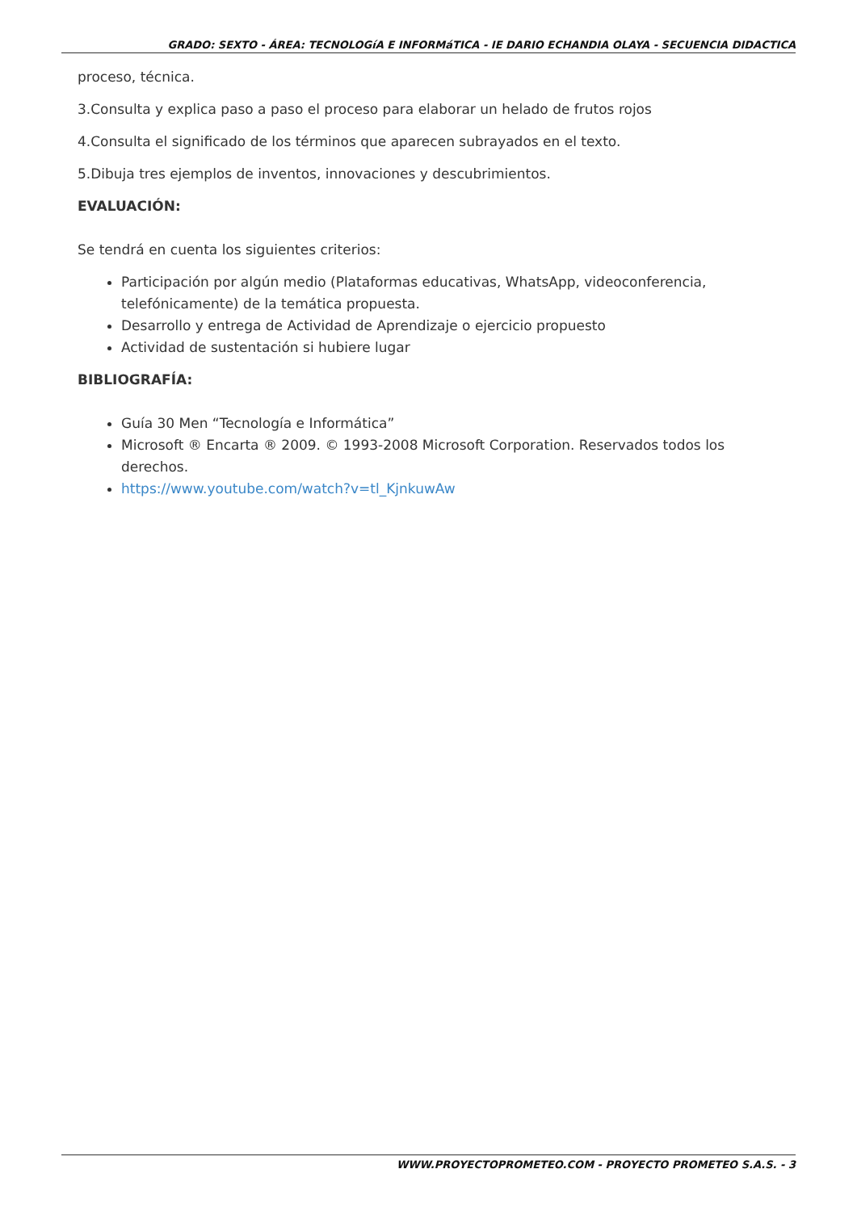GRADO: SEXTO - ÁREA: TECNOLOGíA E INFORMáTICA - IE DARIO ECHANDIA OLAYA - SECUENCIA DIDACTICA
proceso, técnica.
3.Consulta y explica paso a paso el proceso para elaborar un helado de frutos rojos
4.Consulta el significado de los términos que aparecen subrayados en el texto.
5.Dibuja tres ejemplos de inventos, innovaciones y descubrimientos.
EVALUACIÓN:
Se tendrá en cuenta los siguientes criterios:
Participación por algún medio (Plataformas educativas, WhatsApp, videoconferencia, telefónicamente) de la temática propuesta.
Desarrollo y entrega de Actividad de Aprendizaje o ejercicio propuesto
Actividad de sustentación si hubiere lugar
BIBLIOGRAFÍA:
Guía 30 Men “Tecnología e Informática”
Microsoft ® Encarta ® 2009. © 1993-2008 Microsoft Corporation. Reservados todos los derechos.
https://www.youtube.com/watch?v=tl_KjnkuwAw
WWW.PROYECTOPROMETEO.COM - PROYECTO PROMETEO S.A.S. - 3